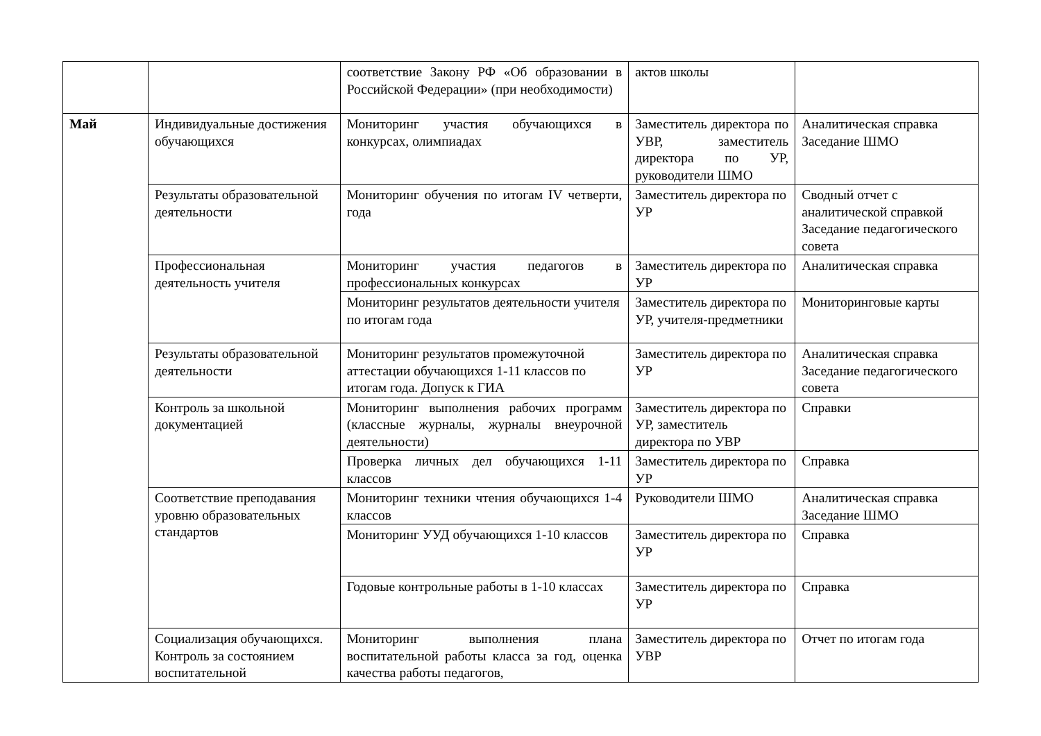| | | соответствие Закону РФ «Об образовании в Российской Федерации» (при необходимости) | актов школы | |
| Май | Индивидуальные достижения обучающихся | Мониторинг участия обучающихся в конкурсах, олимпиадах | Заместитель директора по УВР, заместитель директора по УР, руководители ШМО | Аналитическая справка Заседание ШМО |
| | Результаты образовательной деятельности | Мониторинг обучения по итогам IV четверти, года | Заместитель директора по УР | Сводный отчет с аналитической справкой Заседание педагогического совета |
| | Профессиональная деятельность учителя | Мониторинг участия педагогов в профессиональных конкурсах | Заместитель директора по УР | Аналитическая справка |
| | | Мониторинг результатов деятельности учителя по итогам года | Заместитель директора по УР, учителя-предметники | Мониторинговые карты |
| | Результаты образовательной деятельности | Мониторинг результатов промежуточной аттестации обучающихся 1-11 классов по итогам года. Допуск к ГИА | Заместитель директора по УР | Аналитическая справка Заседание педагогического совета |
| | Контроль за школьной документацией | Мониторинг выполнения рабочих программ (классные журналы, журналы внеурочной деятельности) | Заместитель директора по УР, заместитель директора по УВР | Справки |
| | | Проверка личных дел обучающихся 1-11 классов | Заместитель директора по УР | Справка |
| | Соответствие преподавания уровню образовательных стандартов | Мониторинг техники чтения обучающихся 1-4 классов | Руководители ШМО | Аналитическая справка Заседание ШМО |
| | | Мониторинг УУД обучающихся 1-10 классов | Заместитель директора по УР | Справка |
| | | Годовые контрольные работы в 1-10 классах | Заместитель директора по УР | Справка |
| | Социализация обучающихся. Контроль за состоянием воспитательной | Мониторинг выполнения плана воспитательной работы класса за год, оценка качества работы педагогов, | Заместитель директора по УВР | Отчет по итогам года |